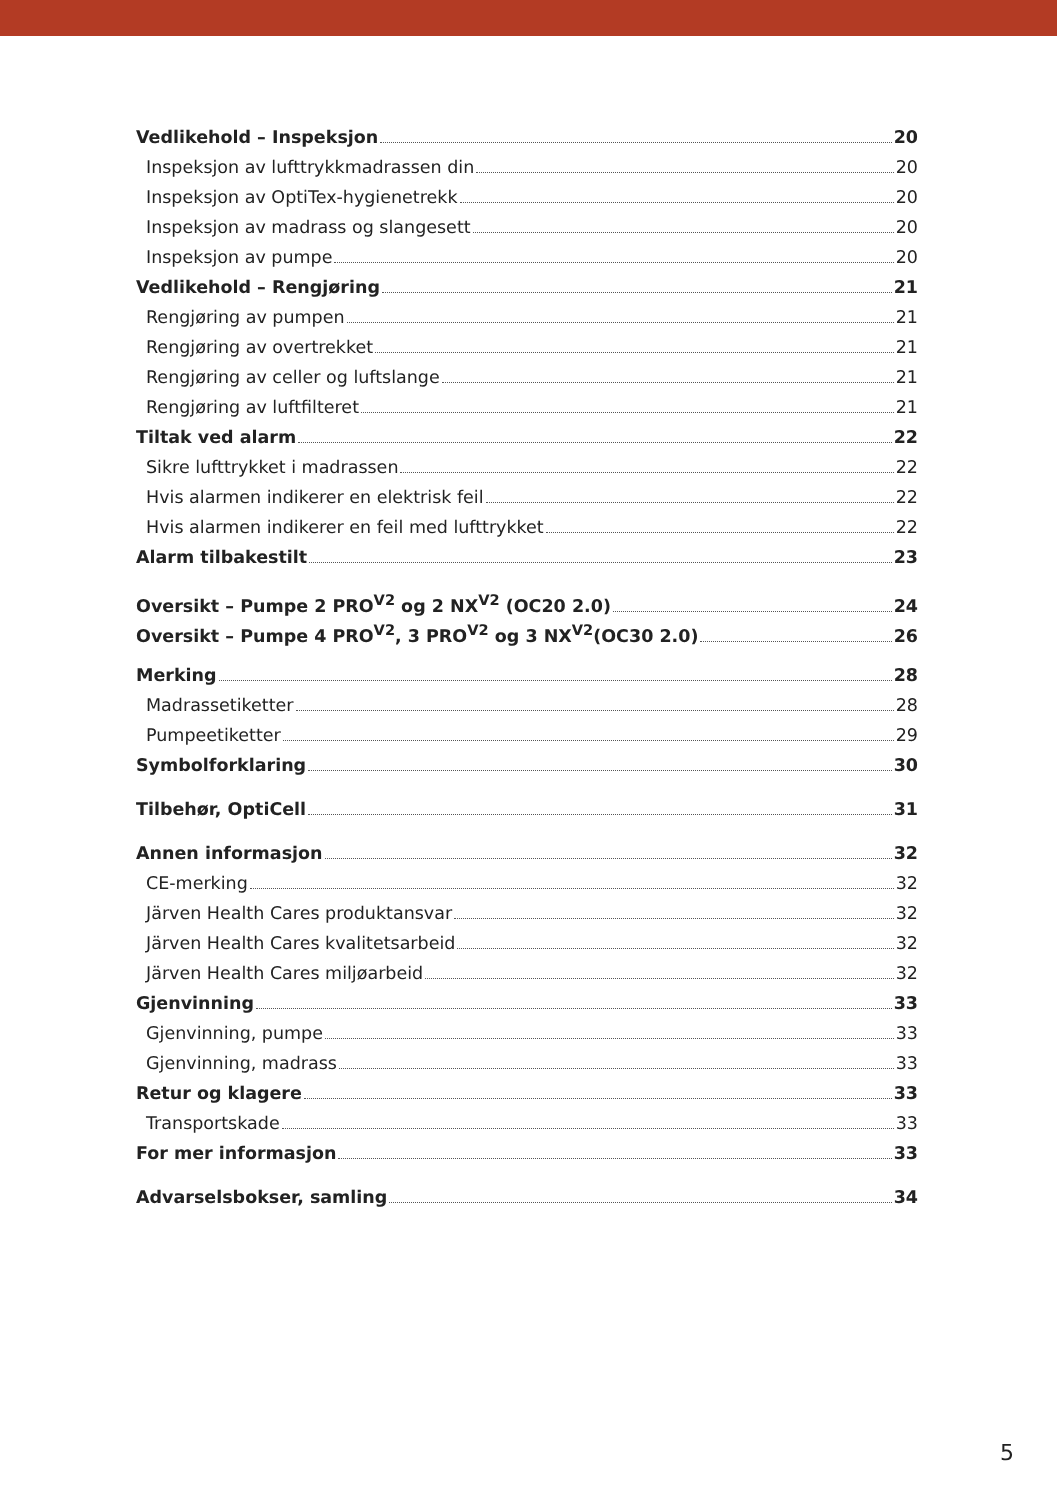Vedlikehold – Inspeksjon 20
Inspeksjon av lufttrykkmadrassen din 20
Inspeksjon av OptiTex-hygienetrekk 20
Inspeksjon av madrass og slangesett 20
Inspeksjon av pumpe 20
Vedlikehold – Rengjøring 21
Rengjøring av pumpen 21
Rengjøring av overtrekket 21
Rengjøring av celler og luftslange 21
Rengjøring av luftfilteret 21
Tiltak ved alarm 22
Sikre lufttrykket i madrassen 22
Hvis alarmen indikerer en elektrisk feil 22
Hvis alarmen indikerer en feil med lufttrykket 22
Alarm tilbakestilt 23
Oversikt – Pumpe 2 PRO<sup>V2</sup> og 2 NX<sup>V2</sup> (OC20 2.0) 24
Oversikt – Pumpe 4 PRO<sup>V2</sup>, 3 PRO<sup>V2</sup> og 3 NX<sup>V2</sup>(OC30 2.0) 26
Merking 28
Madrassetiketter 28
Pumpeetiketter 29
Symbolforklaring 30
Tilbehør, OptiCell 31
Annen informasjon 32
CE-merking 32
Järven Health Cares produktansvar 32
Järven Health Cares kvalitetsarbeid 32
Järven Health Cares miljøarbeid 32
Gjenvinning 33
Gjenvinning, pumpe 33
Gjenvinning, madrass 33
Retur og klagere 33
Transportskade 33
For mer informasjon 33
Advarselsbokser, samling 34
5